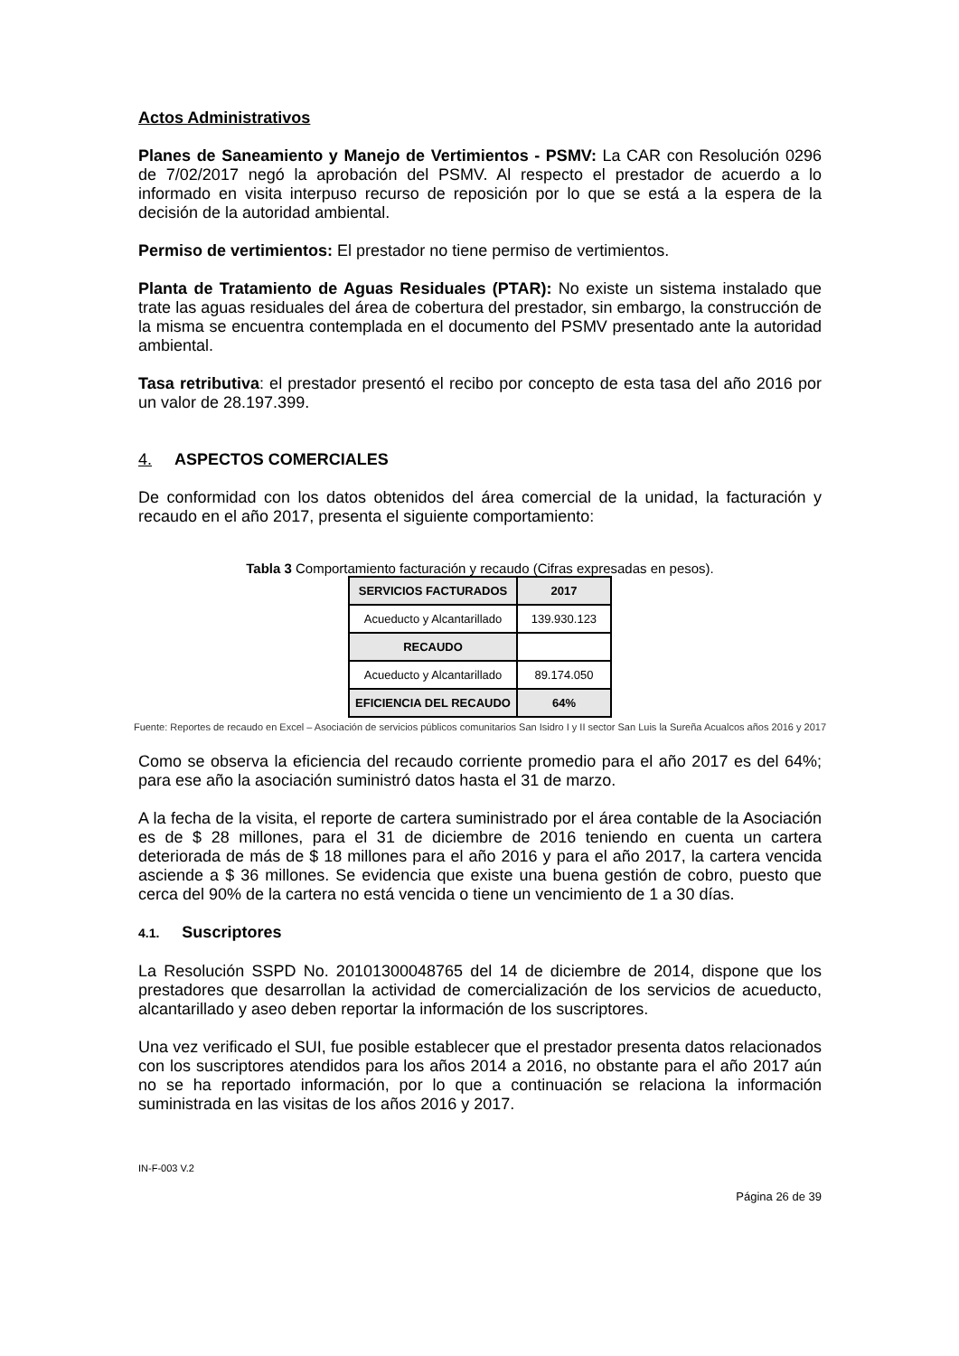Actos Administrativos
Planes de Saneamiento y Manejo de Vertimientos - PSMV: La CAR con Resolución 0296 de 7/02/2017 negó la aprobación del PSMV. Al respecto el prestador de acuerdo a lo informado en visita interpuso recurso de reposición por lo que se está a la espera de la decisión de la autoridad ambiental.
Permiso de vertimientos: El prestador no tiene permiso de vertimientos.
Planta de Tratamiento de Aguas Residuales (PTAR): No existe un sistema instalado que trate las aguas residuales del área de cobertura del prestador, sin embargo, la construcción de la misma se encuentra contemplada en el documento del PSMV presentado ante la autoridad ambiental.
Tasa retributiva: el prestador presentó el recibo por concepto de esta tasa del año 2016 por un valor de 28.197.399.
4. ASPECTOS COMERCIALES
De conformidad con los datos obtenidos del área comercial de la unidad, la facturación y recaudo en el año 2017, presenta el siguiente comportamiento:
Tabla 3 Comportamiento facturación y recaudo (Cifras expresadas en pesos).
| SERVICIOS FACTURADOS | 2017 |
| --- | --- |
| Acueducto y Alcantarillado | 139.930.123 |
| RECAUDO | |
| Acueducto y Alcantarillado | 89.174.050 |
| EFICIENCIA DEL RECAUDO | 64% |
Fuente: Reportes de recaudo en Excel – Asociación de servicios públicos comunitarios San Isidro I y II sector San Luis la Sureña Acualcos años 2016 y 2017
Como se observa la eficiencia del recaudo corriente promedio para el año 2017 es del 64%; para ese año la asociación suministró datos hasta el 31 de marzo.
A la fecha de la visita, el reporte de cartera suministrado por el área contable de la Asociación es de $ 28 millones, para el 31 de diciembre de 2016 teniendo en cuenta un cartera deteriorada de más de $ 18 millones para el año 2016 y para el año 2017, la cartera vencida asciende a $ 36 millones. Se evidencia que existe una buena gestión de cobro, puesto que cerca del 90% de la cartera no está vencida o tiene un vencimiento de 1 a 30 días.
4.1. Suscriptores
La Resolución SSPD No. 20101300048765 del 14 de diciembre de 2014, dispone que los prestadores que desarrollan la actividad de comercialización de los servicios de acueducto, alcantarillado y aseo deben reportar la información de los suscriptores.
Una vez verificado el SUI, fue posible establecer que el prestador presenta datos relacionados con los suscriptores atendidos para los años 2014 a 2016, no obstante para el año 2017 aún no se ha reportado información, por lo que a continuación se relaciona la información suministrada en las visitas de los años 2016 y 2017.
IN-F-003 V.2
Página 26 de 39